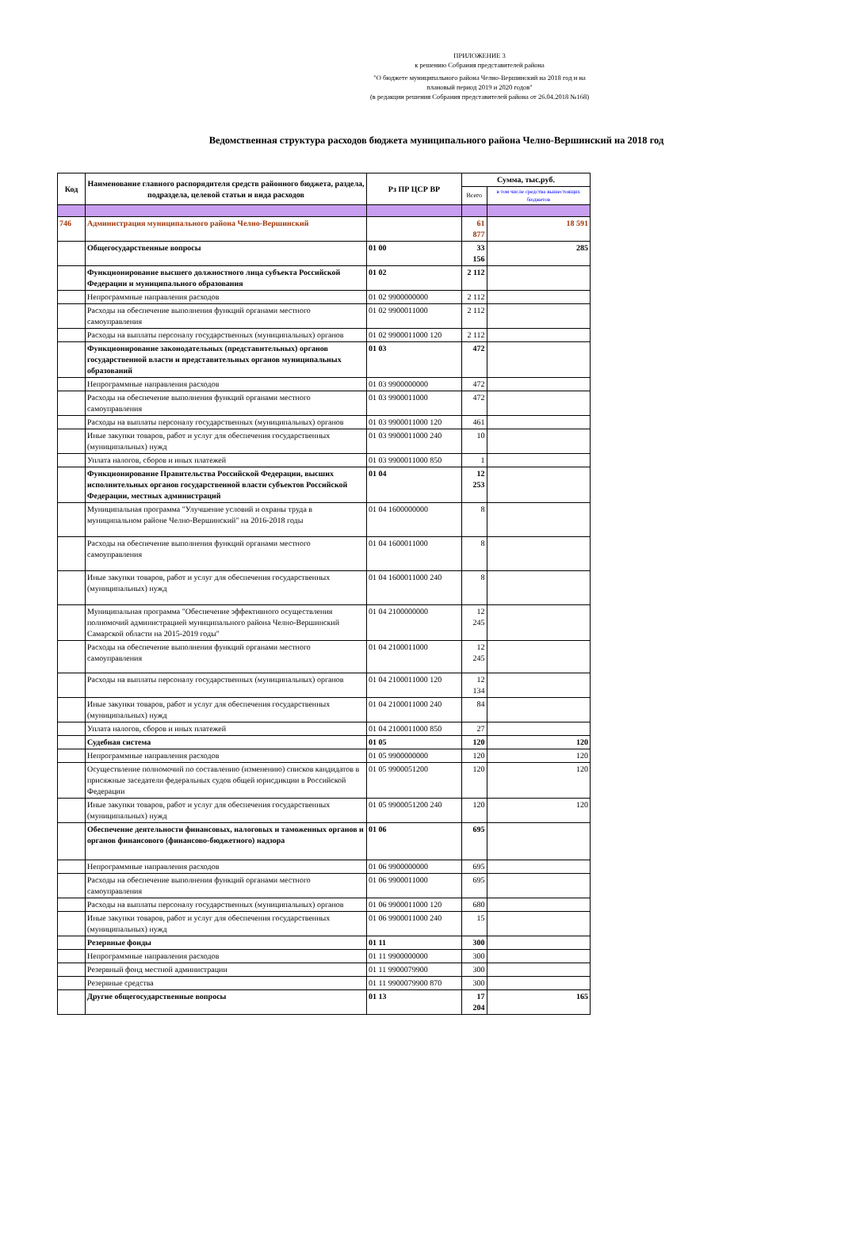ПРИЛОЖЕНИЕ 3
к решению Собрания представителей района
"О бюджете муниципального района Челно-Вершинский на 2018 год и на плановый период 2019 и 2020 годов"
(в редакции решения Собрания представителей района от 26.04.2018 №168)
Ведомственная структура расходов бюджета муниципального района Челно-Вершинский на 2018 год
| Код | Наименование главного распорядителя средств районного бюджета, раздела, подраздела, целевой статьи и вида расходов | Рз ПР ЦСР ВР | Сумма, тыс.руб. | |
| --- | --- | --- | --- | --- |
| | | | Всего | в том числе средства вышестоящих бюджетов |
| 746 | Администрация муниципального района Челно-Вершинский | | 61 877 | 18 591 |
| | Общегосударственные вопросы | 01 00 | 33 156 | 285 |
| | Функционирование высшего должностного лица субъекта Российской Федерации и муниципального образования | 01 02 | 2 112 | |
| | Непрограммные направления расходов | 01 02 9900000000 | 2 112 | |
| | Расходы на обеспечение выполнения функций органами местного самоуправления | 01 02 9900011000 | 2 112 | |
| | Расходы на выплаты персоналу государственных (муниципальных) органов | 01 02 9900011000 120 | 2 112 | |
| | Функционирование законодательных (представительных) органов государственной власти и представительных органов муниципальных образований | 01 03 | 472 | |
| | Непрограммные направления расходов | 01 03 9900000000 | 472 | |
| | Расходы на обеспечение выполнения функций органами местного самоуправления | 01 03 9900011000 | 472 | |
| | Расходы на выплаты персоналу государственных (муниципальных) органов | 01 03 9900011000 120 | 461 | |
| | Иные закупки товаров, работ и услуг для обеспечения государственных (муниципальных) нужд | 01 03 9900011000 240 | 10 | |
| | Уплата налогов, сборов и иных платежей | 01 03 9900011000 850 | 1 | |
| | Функционирование Правительства Российской Федерации, высших исполнительных органов государственной власти субъектов Российской Федерации, местных администраций | 01 04 | 12 253 | |
| | Муниципальная программа "Улучшение условий и охраны труда в муниципальном районе Челно-Вершинский" на 2016-2018 годы | 01 04 1600000000 | 8 | |
| | Расходы на обеспечение выполнения функций органами местного самоуправления | 01 04 1600011000 | 8 | |
| | Иные закупки товаров, работ и услуг для обеспечения государственных (муниципальных) нужд | 01 04 1600011000 240 | 8 | |
| | Муниципальная программа "Обеспечение эффективного осуществления полномочий администрацией муниципального района Челно-Вершинский Самарской области на 2015-2019 годы" | 01 04 2100000000 | 12 245 | |
| | Расходы на обеспечение выполнения функций органами местного самоуправления | 01 04 2100011000 | 12 245 | |
| | Расходы на выплаты персоналу государственных (муниципальных) органов | 01 04 2100011000 120 | 12 134 | |
| | Иные закупки товаров, работ и услуг для обеспечения государственных (муниципальных) нужд | 01 04 2100011000 240 | 84 | |
| | Уплата налогов, сборов и иных платежей | 01 04 2100011000 850 | 27 | |
| | Судебная система | 01 05 | 120 | 120 |
| | Непрограммные направления расходов | 01 05 9900000000 | 120 | 120 |
| | Осуществление полномочий по составлению (изменению) списков кандидатов в присяжные заседатели федеральных судов общей юрисдикции в Российской Федерации | 01 05 9900051200 | 120 | 120 |
| | Иные закупки товаров, работ и услуг для обеспечения государственных (муниципальных) нужд | 01 05 9900051200 240 | 120 | 120 |
| | Обеспечение деятельности финансовых, налоговых и таможенных органов и органов финансового (финансово-бюджетного) надзора | 01 06 | 695 | |
| | Непрограммные направления расходов | 01 06 9900000000 | 695 | |
| | Расходы на обеспечение выполнения функций органами местного самоуправления | 01 06 9900011000 | 695 | |
| | Расходы на выплаты персоналу государственных (муниципальных) органов | 01 06 9900011000 120 | 680 | |
| | Иные закупки товаров, работ и услуг для обеспечения государственных (муниципальных) нужд | 01 06 9900011000 240 | 15 | |
| | Резервные фонды | 01 11 | 300 | |
| | Непрограммные направления расходов | 01 11 9900000000 | 300 | |
| | Резервный фонд местной администрации | 01 11 9900079900 | 300 | |
| | Резервные средства | 01 11 9900079900 870 | 300 | |
| | Другие общегосударственные вопросы | 01 13 | 17 204 | 165 |